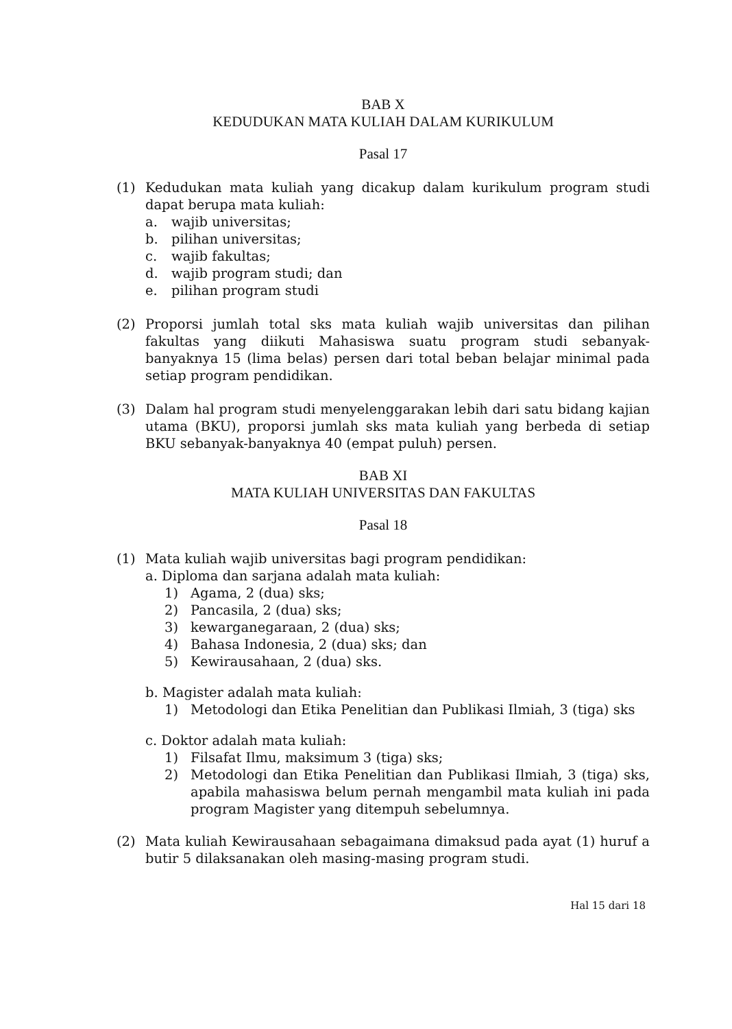BAB X
KEDUDUKAN MATA KULIAH DALAM KURIKULUM
Pasal 17
(1) Kedudukan mata kuliah yang dicakup dalam kurikulum program studi dapat berupa mata kuliah:
a. wajib universitas;
b. pilihan universitas;
c. wajib fakultas;
d. wajib program studi; dan
e. pilihan program studi
(2) Proporsi jumlah total sks mata kuliah wajib universitas dan pilihan fakultas yang diikuti Mahasiswa suatu program studi sebanyak-banyaknya 15 (lima belas) persen dari total beban belajar minimal pada setiap program pendidikan.
(3) Dalam hal program studi menyelenggarakan lebih dari satu bidang kajian utama (BKU), proporsi jumlah sks mata kuliah yang berbeda di setiap BKU sebanyak-banyaknya 40 (empat puluh) persen.
BAB XI
MATA KULIAH UNIVERSITAS DAN FAKULTAS
Pasal 18
(1) Mata kuliah wajib universitas bagi program pendidikan:
a. Diploma dan sarjana adalah mata kuliah:
1) Agama, 2 (dua) sks;
2) Pancasila, 2 (dua) sks;
3) kewarganegaraan, 2 (dua) sks;
4) Bahasa Indonesia, 2 (dua) sks; dan
5) Kewirausahaan, 2 (dua) sks.
b. Magister adalah mata kuliah:
1) Metodologi dan Etika Penelitian dan Publikasi Ilmiah, 3 (tiga) sks
c. Doktor adalah mata kuliah:
1) Filsafat Ilmu, maksimum 3 (tiga) sks;
2) Metodologi dan Etika Penelitian dan Publikasi Ilmiah, 3 (tiga) sks, apabila mahasiswa belum pernah mengambil mata kuliah ini pada program Magister yang ditempuh sebelumnya.
(2) Mata kuliah Kewirausahaan sebagaimana dimaksud pada ayat (1) huruf a butir 5 dilaksanakan oleh masing-masing program studi.
Hal 15 dari 18